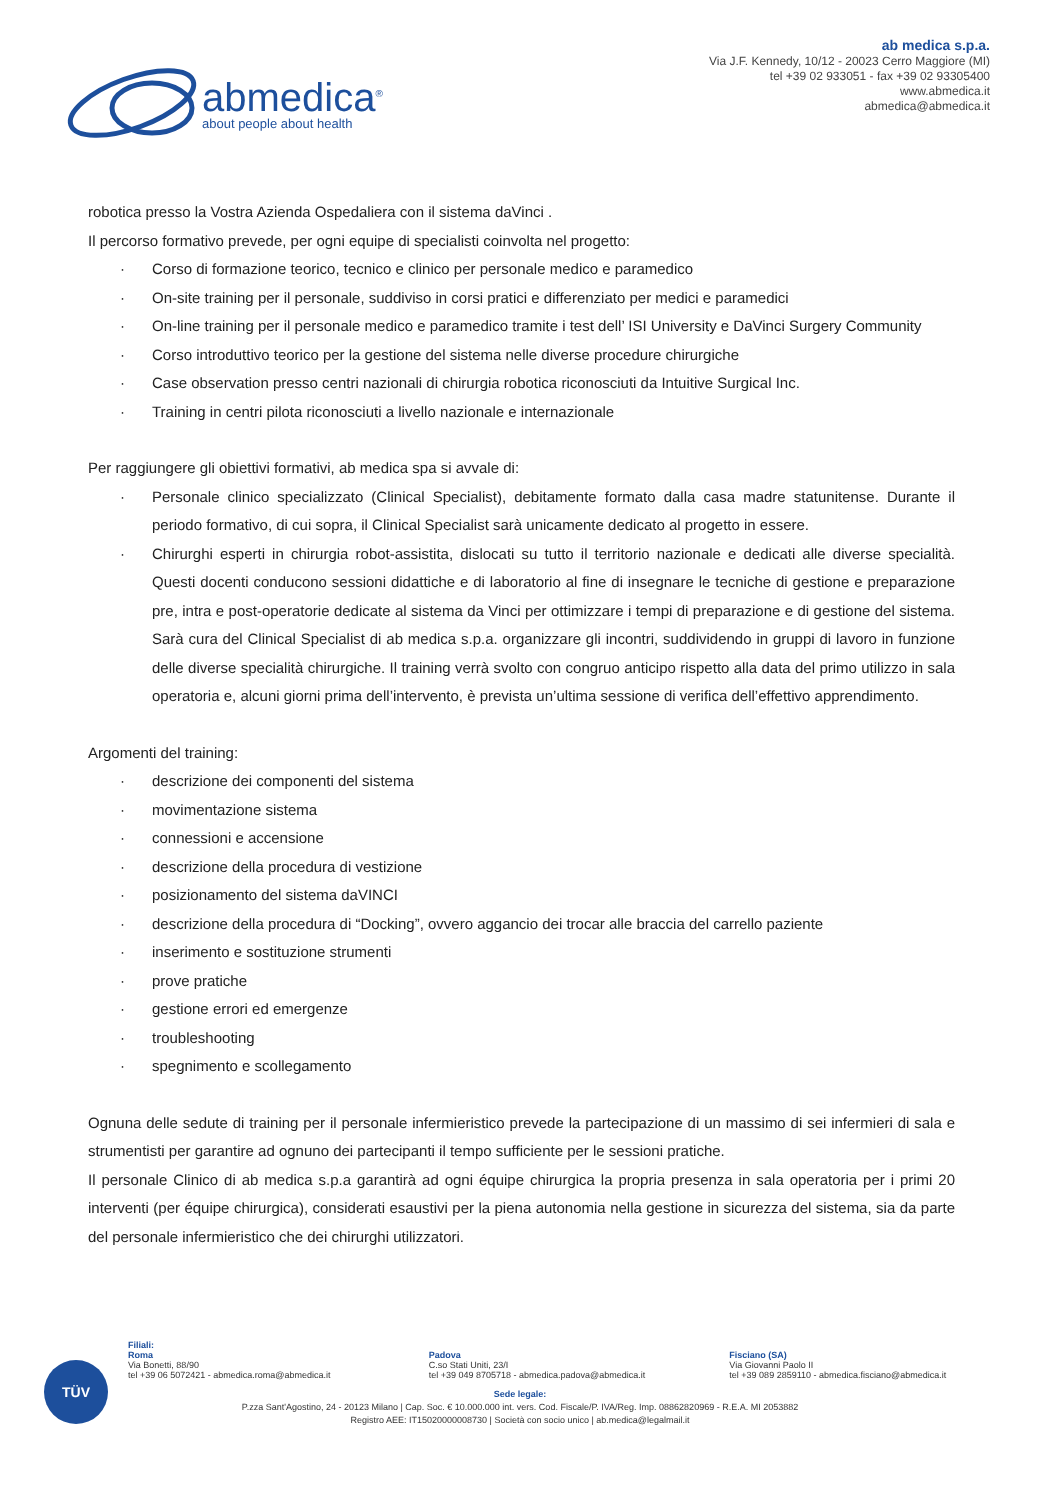abmedica<sup>®</sup>
about people about health
ab medica s.p.a.
Via J.F. Kennedy, 10/12 - 20023 Cerro Maggiore (MI)
tel +39 02 933051 - fax +39 02 93305400
www.abmedica.it
abmedica@abmedica.it
robotica presso la Vostra Azienda Ospedaliera con il sistema daVinci .
Il percorso formativo prevede, per ogni equipe di specialisti coinvolta nel progetto:
· Corso di formazione teorico, tecnico e clinico per personale medico e paramedico
· On-site training per il personale, suddiviso in corsi pratici e differenziato per medici e paramedici
· On-line training per il personale medico e paramedico tramite i test dell’ ISI University e DaVinci Surgery Community
· Corso introduttivo teorico per la gestione del sistema nelle diverse procedure chirurgiche
· Case observation presso centri nazionali di chirurgia robotica riconosciuti da Intuitive Surgical Inc.
· Training in centri pilota riconosciuti a livello nazionale e internazionale
Per raggiungere gli obiettivi formativi, ab medica spa si avvale di:
· Personale clinico specializzato (Clinical Specialist), debitamente formato dalla casa madre statunitense. Durante il periodo formativo, di cui sopra, il Clinical Specialist sarà unicamente dedicato al progetto in essere.
· Chirurghi esperti in chirurgia robot-assistita, dislocati su tutto il territorio nazionale e dedicati alle diverse specialità. Questi docenti conducono sessioni didattiche e di laboratorio al fine di insegnare le tecniche di gestione e preparazione pre, intra e post-operatorie dedicate al sistema da Vinci per ottimizzare i tempi di preparazione e di gestione del sistema. Sarà cura del Clinical Specialist di ab medica s.p.a. organizzare gli incontri, suddividendo in gruppi di lavoro in funzione delle diverse specialità chirurgiche. Il training verrà svolto con congruo anticipo rispetto alla data del primo utilizzo in sala operatoria e, alcuni giorni prima dell’intervento, è prevista un’ultima sessione di verifica dell’effettivo apprendimento.
Argomenti del training:
· descrizione dei componenti del sistema
· movimentazione sistema
· connessioni e accensione
· descrizione della procedura di vestizione
· posizionamento del sistema daVINCI
· descrizione della procedura di “Docking”, ovvero aggancio dei trocar alle braccia del carrello paziente
· inserimento e sostituzione strumenti
· prove pratiche
· gestione errori ed emergenze
· troubleshooting
· spegnimento e scollegamento
Ognuna delle sedute di training per il personale infermieristico prevede la partecipazione di un massimo di sei infermieri di sala e strumentisti per garantire ad ognuno dei partecipanti il tempo sufficiente per le sessioni pratiche.
Il personale Clinico di ab medica s.p.a garantirà ad ogni équipe chirurgica la propria presenza in sala operatoria per i primi 20 interventi (per équipe chirurgica), considerati esaustivi per la piena autonomia nella gestione in sicurezza del sistema, sia da parte del personale infermieristico che dei chirurghi utilizzatori.
TÜV
Filiali:
Roma
Via Bonetti, 88/90
tel +39 06 5072421 - abmedica.roma@abmedica.it
Padova
C.so Stati Uniti, 23/I
tel +39 049 8705718 - abmedica.padova@abmedica.it
Fisciano (SA)
Via Giovanni Paolo II
tel +39 089 2859110 - abmedica.fisciano@abmedica.it
Sede legale:
P.zza Sant'Agostino, 24 - 20123 Milano | Cap. Soc. € 10.000.000 int. vers. Cod. Fiscale/P. IVA/Reg. Imp. 08862820969 - R.E.A. MI 2053882
Registro AEE: IT15020000008730 | Società con socio unico | ab.medica@legalmail.it